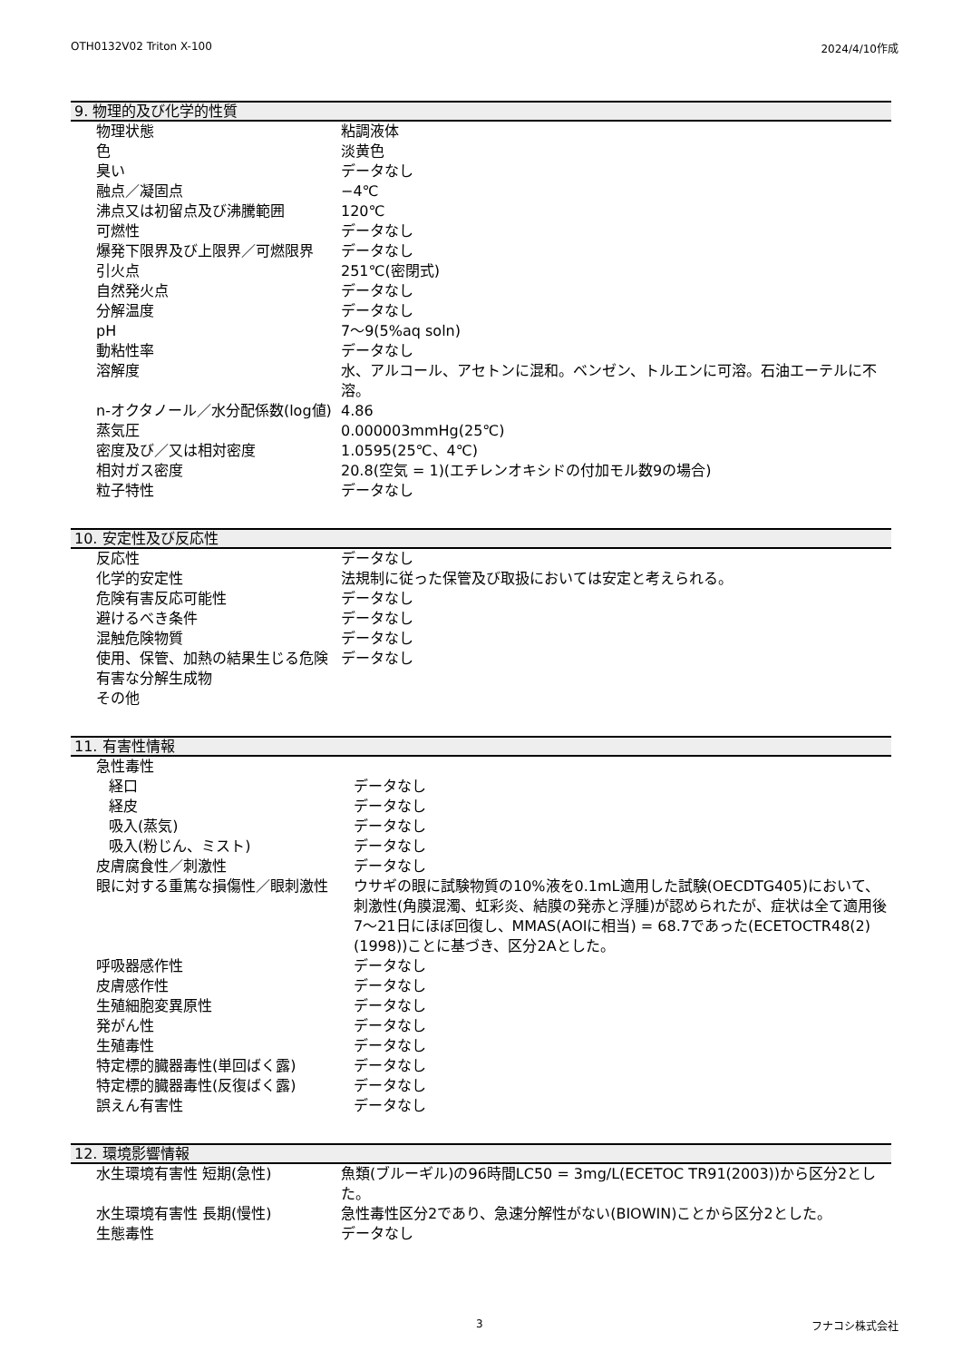OTH0132V02 Triton X-100 2024/4/10作成
9. 物理的及び化学的性質
| 物理状態 | 粘調液体 |
| 色 | 淡黄色 |
| 臭い | データなし |
| 融点／凝固点 | −4℃ |
| 沸点又は初留点及び沸騰範囲 | 120℃ |
| 可燃性 | データなし |
| 爆発下限界及び上限界／可燃限界 | データなし |
| 引火点 | 251℃(密閉式) |
| 自然発火点 | データなし |
| 分解温度 | データなし |
| pH | 7～9(5%aq soln) |
| 動粘性率 | データなし |
| 溶解度 | 水、アルコール、アセトンに混和。ベンゼン、トルエンに可溶。石油エーテルに不溶。 |
| n-オクタノール／水分配係数(log値) | 4.86 |
| 蒸気圧 | 0.000003mmHg(25℃) |
| 密度及び／又は相対密度 | 1.0595(25℃、4℃) |
| 相対ガス密度 | 20.8(空気 = 1)(エチレンオキシドの付加モル数9の場合) |
| 粒子特性 | データなし |
10. 安定性及び反応性
| 反応性 | データなし |
| 化学的安定性 | 法規制に従った保管及び取扱においては安定と考えられる。 |
| 危険有害反応可能性 | データなし |
| 避けるべき条件 | データなし |
| 混触危険物質 | データなし |
| 使用、保管、加熱の結果生じる危険有害な分解生成物 | データなし |
| その他 | |
11. 有害性情報
| 急性毒性 | |
| 経口 | データなし |
| 経皮 | データなし |
| 吸入(蒸気) | データなし |
| 吸入(粉じん、ミスト) | データなし |
| 皮膚腐食性／刺激性 | データなし |
| 眼に対する重篤な損傷性／眼刺激性 | ウサギの眼に試験物質の10%液を0.1mL適用した試験(OECDTG405)において、刺激性(角膜混濁、虹彩炎、結膜の発赤と浮腫)が認められたが、症状は全て適用後7～21日にほぼ回復し、MMAS(AOIに相当) = 68.7であった(ECETOCTR48(2)(1998))ことに基づき、区分2Aとした。 |
| 呼吸器感作性 | データなし |
| 皮膚感作性 | データなし |
| 生殖細胞変異原性 | データなし |
| 発がん性 | データなし |
| 生殖毒性 | データなし |
| 特定標的臓器毒性(単回ばく露) | データなし |
| 特定標的臓器毒性(反復ばく露) | データなし |
| 誤えん有害性 | データなし |
12. 環境影響情報
| 水生環境有害性 短期(急性) | 魚類(ブルーギル)の96時間LC50 = 3mg/L(ECETOC TR91(2003))から区分2とした。 |
| 水生環境有害性 長期(慢性) | 急性毒性区分2であり、急速分解性がない(BIOWIN)ことから区分2とした。 |
| 生態毒性 | データなし |
3 フナコシ株式会社